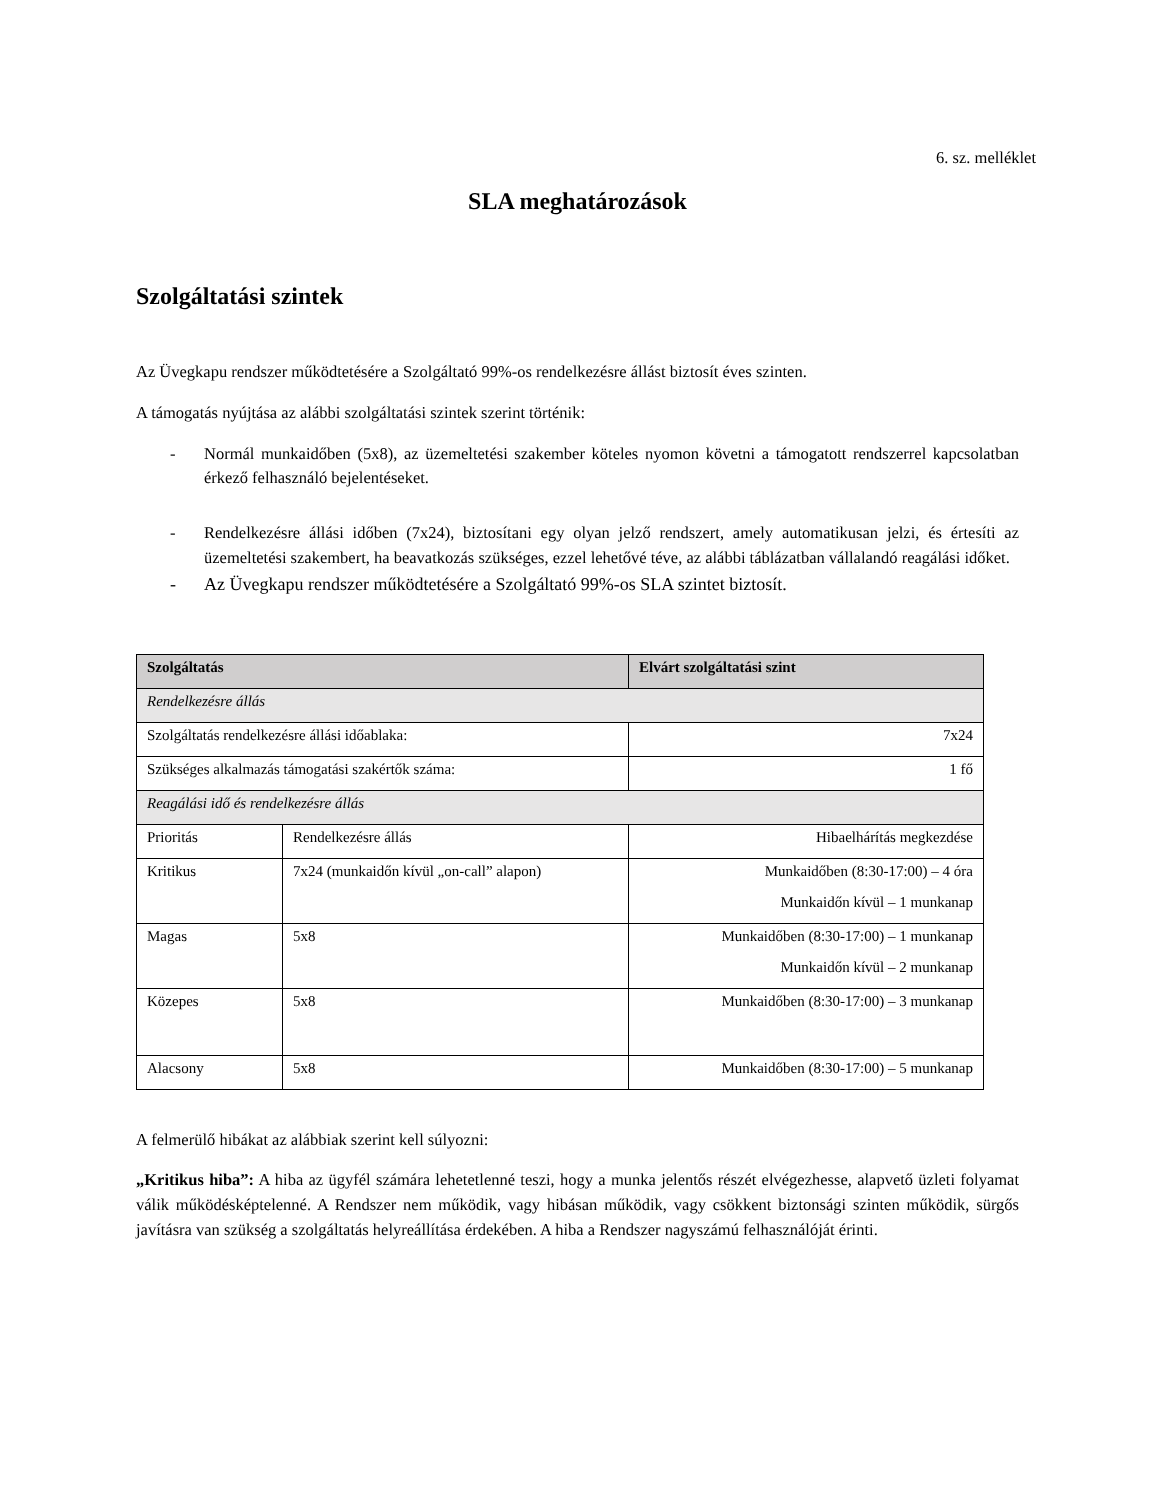6. sz. melléklet
SLA meghatározások
Szolgáltatási szintek
Az Üvegkapu rendszer működtetésére a Szolgáltató 99%-os rendelkezésre állást biztosít éves szinten.
A támogatás nyújtása az alábbi szolgáltatási szintek szerint történik:
- Normál munkaidőben (5x8), az üzemeltetési szakember köteles nyomon követni a támogatott rendszerrel kapcsolatban érkező felhasználó bejelentéseket.
- Rendelkezésre állási időben (7x24), biztosítani egy olyan jelző rendszert, amely automatikusan jelzi, és értesíti az üzemeltetési szakembert, ha beavatkozás szükséges, ezzel lehetővé téve, az alábbi táblázatban vállalandó reagálási időket.
- Az Üvegkapu rendszer működtetésére a Szolgáltató 99%-os SLA szintet biztosít.
| Szolgáltatás | | Elvárt szolgáltatási szint |
| --- | --- | --- |
| Rendelkezésre állás | | |
| Szolgáltatás rendelkezésre állási időablaka: | | 7x24 |
| Szükséges alkalmazás támogatási szakértők száma: | | 1 fő |
| Reagálási idő és rendelkezésre állás | | |
| Prioritás | Rendelkezésre állás | Hibaelhárítás megkezdése |
| Kritikus | 7x24 (munkaidőn kívül „on-call” alapon) | Munkaidőben (8:30-17:00) – 4 óra Munkaidőn kívül – 1 munkanap |
| Magas | 5x8 | Munkaidőben (8:30-17:00) – 1 munkanap Munkaidőn kívül – 2 munkanap |
| Közepes | 5x8 | Munkaidőben (8:30-17:00) – 3 munkanap |
| Alacsony | 5x8 | Munkaidőben (8:30-17:00) – 5 munkanap |
A felmerülő hibákat az alábbiak szerint kell súlyozni:
„Kritikus hiba”: A hiba az ügyfél számára lehetetlenné teszi, hogy a munka jelentős részét elvégezhesse, alapvető üzleti folyamat válik működésképtelenné. A Rendszer nem működik, vagy hibásan működik, vagy csökkent biztonsági szinten működik, sürgős javításra van szükség a szolgáltatás helyreállítása érdekében. A hiba a Rendszer nagyszámú felhasználóját érinti.